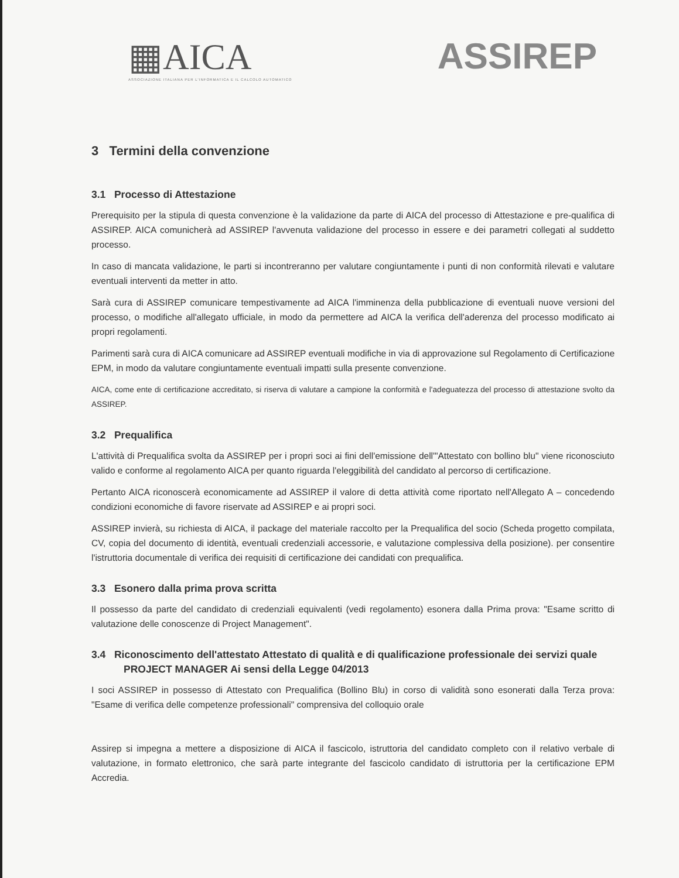▦AICA
ASSOCIAZIONE ITALIANA PER L'INFORMATICA E IL CALCOLO AUTOMATICO
ASSIREP
3 Termini della convenzione
3.1 Processo di Attestazione
Prerequisito per la stipula di questa convenzione è la validazione da parte di AICA del processo di Attestazione e pre-qualifica di ASSIREP. AICA comunicherà ad ASSIREP l'avvenuta validazione del processo in essere e dei parametri collegati al suddetto processo.
In caso di mancata validazione, le parti si incontreranno per valutare congiuntamente i punti di non conformità rilevati e valutare eventuali interventi da metter in atto.
Sarà cura di ASSIREP comunicare tempestivamente ad AICA l'imminenza della pubblicazione di eventuali nuove versioni del processo, o modifiche all'allegato ufficiale, in modo da permettere ad AICA la verifica dell'aderenza del processo modificato ai propri regolamenti.
Parimenti sarà cura di AICA comunicare ad ASSIREP eventuali modifiche in via di approvazione sul Regolamento di Certificazione EPM, in modo da valutare congiuntamente eventuali impatti sulla presente convenzione.
AICA, come ente di certificazione accreditato, si riserva di valutare a campione la conformità e l'adeguatezza del processo di attestazione svolto da ASSIREP.
3.2 Prequalifica
L'attività di Prequalifica svolta da ASSIREP per i propri soci ai fini dell'emissione dell'"Attestato con bollino blu" viene riconosciuto valido e conforme al regolamento AICA per quanto riguarda l'eleggibilità del candidato al percorso di certificazione.
Pertanto AICA riconoscerà economicamente ad ASSIREP il valore di detta attività come riportato nell'Allegato A – concedendo condizioni economiche di favore riservate ad ASSIREP e ai propri soci.
ASSIREP invierà, su richiesta di AICA, il package del materiale raccolto per la Prequalifica del socio (Scheda progetto compilata, CV, copia del documento di identità, eventuali credenziali accessorie, e valutazione complessiva della posizione). per consentire l'istruttoria documentale di verifica dei requisiti di certificazione dei candidati con prequalifica.
3.3 Esonero dalla prima prova scritta
Il possesso da parte del candidato di credenziali equivalenti (vedi regolamento) esonera dalla Prima prova: "Esame scritto di valutazione delle conoscenze di Project Management".
3.4 Riconoscimento dell'attestato Attestato di qualità e di qualificazione professionale dei servizi quale PROJECT MANAGER Ai sensi della Legge 04/2013
I soci ASSIREP in possesso di Attestato con Prequalifica (Bollino Blu) in corso di validità sono esonerati dalla Terza prova: "Esame di verifica delle competenze professionali" comprensiva del colloquio orale
Assirep si impegna a mettere a disposizione di AICA il fascicolo, istruttoria del candidato completo con il relativo verbale di valutazione, in formato elettronico, che sarà parte integrante del fascicolo candidato di istruttoria per la certificazione EPM Accredia.